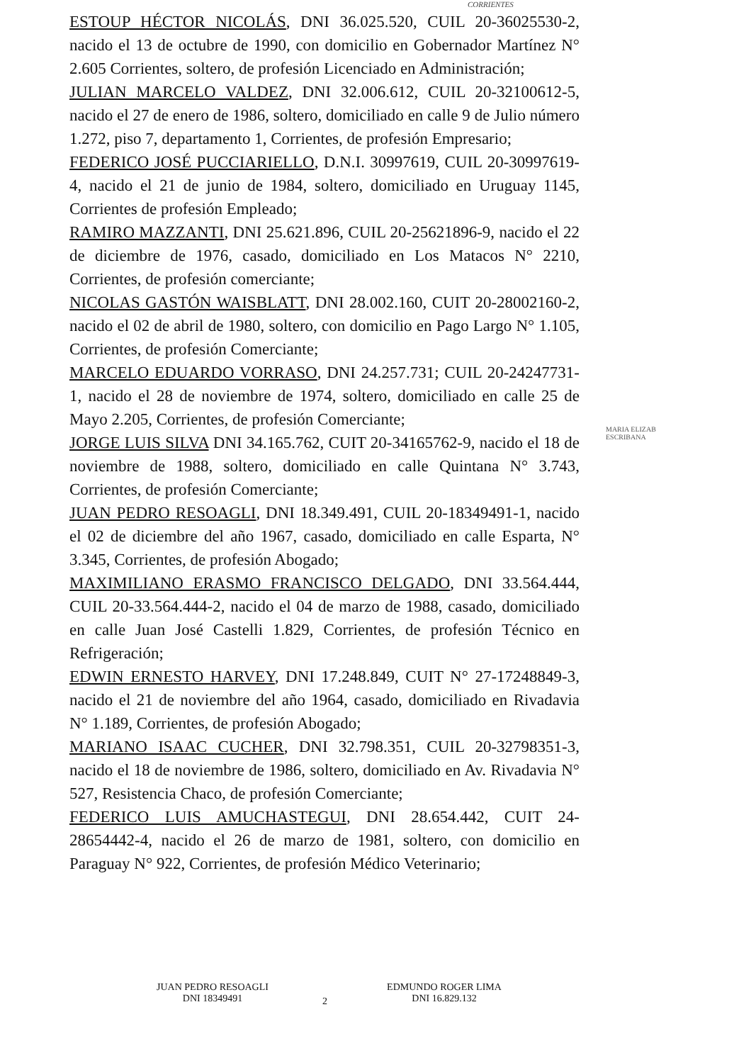CORRIENTES
ESTOUP HÉCTOR NICOLÁS, DNI 36.025.520, CUIL 20-36025530-2, nacido el 13 de octubre de 1990, con domicilio en Gobernador Martínez N° 2.605 Corrientes, soltero, de profesión Licenciado en Administración;
JULIAN MARCELO VALDEZ, DNI 32.006.612, CUIL 20-32100612-5, nacido el 27 de enero de 1986, soltero, domiciliado en calle 9 de Julio número 1.272, piso 7, departamento 1, Corrientes, de profesión Empresario;
FEDERICO JOSÉ PUCCIARIELLO, D.N.I. 30997619, CUIL 20-30997619-4, nacido el 21 de junio de 1984, soltero, domiciliado en Uruguay 1145, Corrientes de profesión Empleado;
RAMIRO MAZZANTI, DNI 25.621.896, CUIL 20-25621896-9, nacido el 22 de diciembre de 1976, casado, domiciliado en Los Matacos N° 2210, Corrientes, de profesión comerciante;
NICOLAS GASTÓN WAISBLATT, DNI 28.002.160, CUIT 20-28002160-2, nacido el 02 de abril de 1980, soltero, con domicilio en Pago Largo N° 1.105, Corrientes, de profesión Comerciante;
MARCELO EDUARDO VORRASO, DNI 24.257.731; CUIL 20-24247731-1, nacido el 28 de noviembre de 1974, soltero, domiciliado en calle 25 de Mayo 2.205, Corrientes, de profesión Comerciante;
JORGE LUIS SILVA DNI 34.165.762, CUIT 20-34165762-9, nacido el 18 de noviembre de 1988, soltero, domiciliado en calle Quintana N° 3.743, Corrientes, de profesión Comerciante;
JUAN PEDRO RESOAGLI, DNI 18.349.491, CUIL 20-18349491-1, nacido el 02 de diciembre del año 1967, casado, domiciliado en calle Esparta, N° 3.345, Corrientes, de profesión Abogado;
MAXIMILIANO ERASMO FRANCISCO DELGADO, DNI 33.564.444, CUIL 20-33.564.444-2, nacido el 04 de marzo de 1988, casado, domiciliado en calle Juan José Castelli 1.829, Corrientes, de profesión Técnico en Refrigeración;
EDWIN ERNESTO HARVEY, DNI 17.248.849, CUIT N° 27-17248849-3, nacido el 21 de noviembre del año 1964, casado, domiciliado en Rivadavia N° 1.189, Corrientes, de profesión Abogado;
MARIANO ISAAC CUCHER, DNI 32.798.351, CUIL 20-32798351-3, nacido el 18 de noviembre de 1986, soltero, domiciliado en Av. Rivadavia N° 527, Resistencia Chaco, de profesión Comerciante;
FEDERICO LUIS AMUCHASTEGUI, DNI 28.654.442, CUIT 24-28654442-4, nacido el 26 de marzo de 1981, soltero, con domicilio en Paraguay N° 922, Corrientes, de profesión Médico Veterinario;
MARIA ELIZAB
ESCRIBANA
JUAN PEDRO RESOAGLI
DNI 18349491
2
EDMUNDO ROGER LIMA
DNI 16.829.132